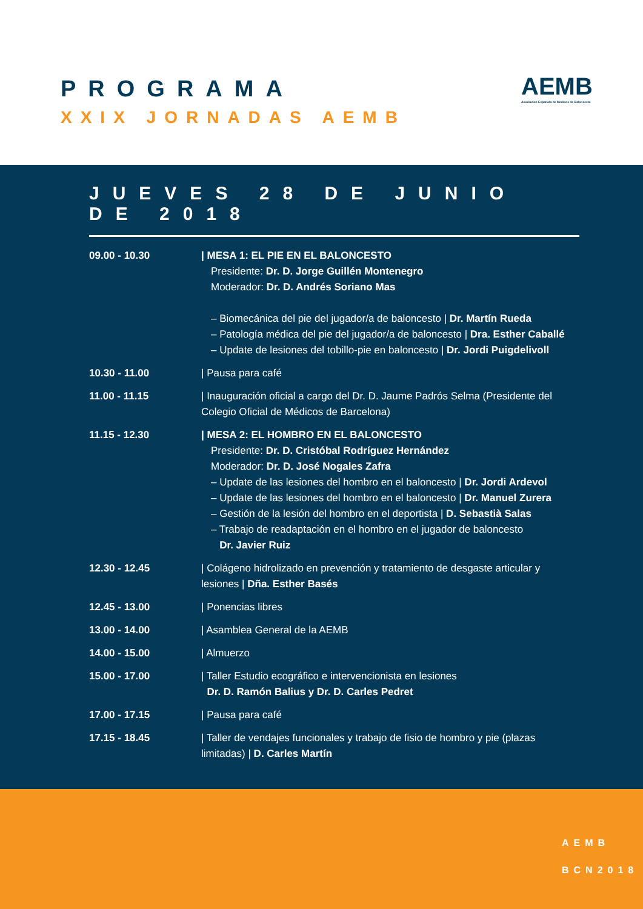PROGRAMA
XXIX JORNADAS AEMB
AEMB
Asociacion Espanola de Medicos de Baloncesto
JUEVES 28 DE JUNIO DE 2018
| 09.00 - 10.30 | / MESA 1: EL PIE EN EL BALONCESTO Presidente: Dr. D. Jorge Guillén Montenegro Moderador: Dr. D. Andrés Soriano Mas – Biomecánica del pie del jugador/a de baloncesto / Dr. Martín Rueda – Patología médica del pie del jugador/a de baloncesto / Dra. Esther Caballé – Update de lesiones del tobillo-pie en baloncesto / Dr. Jordi Puigdelivoll |
| 10.30 - 11.00 | / Pausa para café |
| 11.00 - 11.15 | / Inauguración oficial a cargo del Dr. D. Jaume Padrós Selma (Presidente del Colegio Oficial de Médicos de Barcelona) |
| 11.15 - 12.30 | / MESA 2: EL HOMBRO EN EL BALONCESTO Presidente: Dr. D. Cristóbal Rodríguez Hernández Moderador: Dr. D. José Nogales Zafra – Update de las lesiones del hombro en el baloncesto / Dr. Jordi Ardevol – Update de las lesiones del hombro en el baloncesto / Dr. Manuel Zurera – Gestión de la lesión del hombro en el deportista / D. Sebastià Salas – Trabajo de readaptación en el hombro en el jugador de baloncesto Dr. Javier Ruiz |
| 12.30 - 12.45 | / Colágeno hidrolizado en prevención y tratamiento de desgaste articular y lesiones / Dña. Esther Basés |
| 12.45 - 13.00 | / Ponencias libres |
| 13.00 - 14.00 | / Asamblea General de la AEMB |
| 14.00 - 15.00 | / Almuerzo |
| 15.00 - 17.00 | / Taller Estudio ecográfico e intervencionista en lesiones Dr. D. Ramón Balius y Dr. D. Carles Pedret |
| 17.00 - 17.15 | / Pausa para café |
| 17.15 - 18.45 | / Taller de vendajes funcionales y trabajo de fisio de hombro y pie (plazas limitadas) / D. Carles Martín |
AEMB
BCN2018